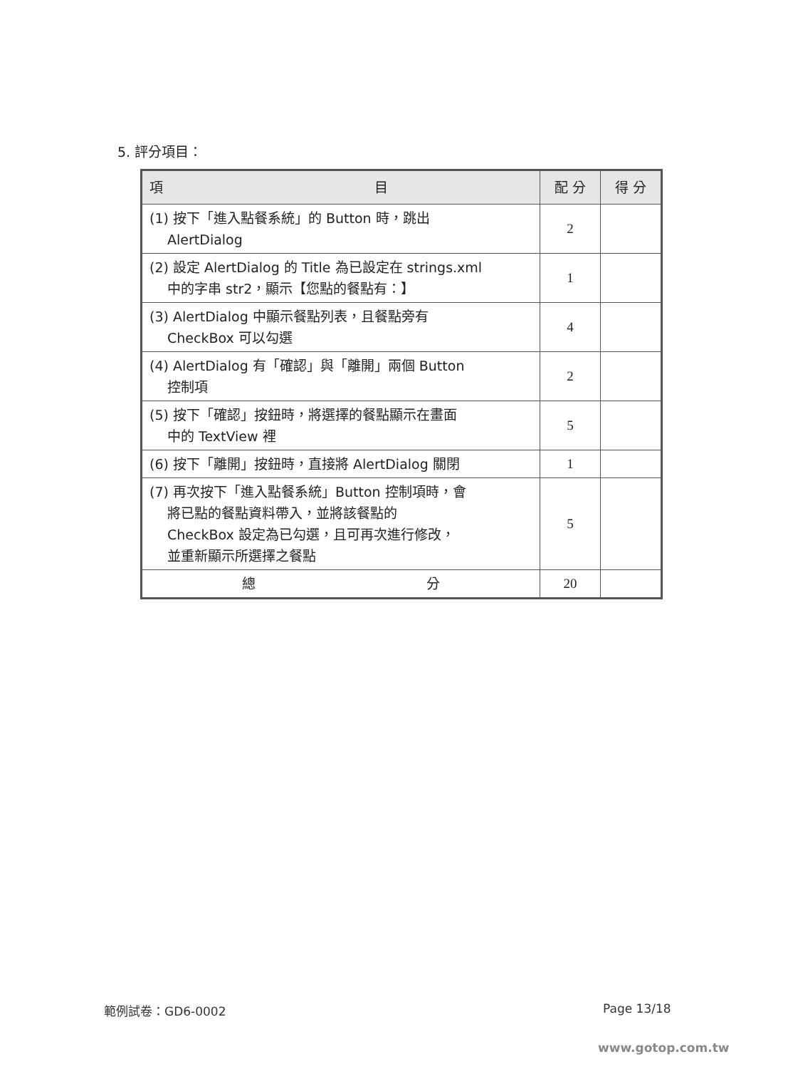5. 評分項目：
| 項 目 | 配 分 | 得 分 |
| --- | --- | --- |
| (1) 按下「進入點餐系統」的 Button 時，跳出 AlertDialog | 2 | |
| (2) 設定 AlertDialog 的 Title 為已設定在 strings.xml 中的字串 str2，顯示【您點的餐點有：】 | 1 | |
| (3) AlertDialog 中顯示餐點列表，且餐點旁有 CheckBox 可以勾選 | 4 | |
| (4) AlertDialog 有「確認」與「離開」兩個 Button 控制項 | 2 | |
| (5) 按下「確認」按鈕時，將選擇的餐點顯示在畫面 中的 TextView 裡 | 5 | |
| (6) 按下「離開」按鈕時，直接將 AlertDialog 關閉 | 1 | |
| (7) 再次按下「進入點餐系統」Button 控制項時，會 將已點的餐點資料帶入，並將該餐點的 CheckBox 設定為已勾選，且可再次進行修改， 並重新顯示所選擇之餐點 | 5 | |
| 總 分 | 20 | |
範例試卷：GD6-0002 Page 13/18
www.gotop.com.tw